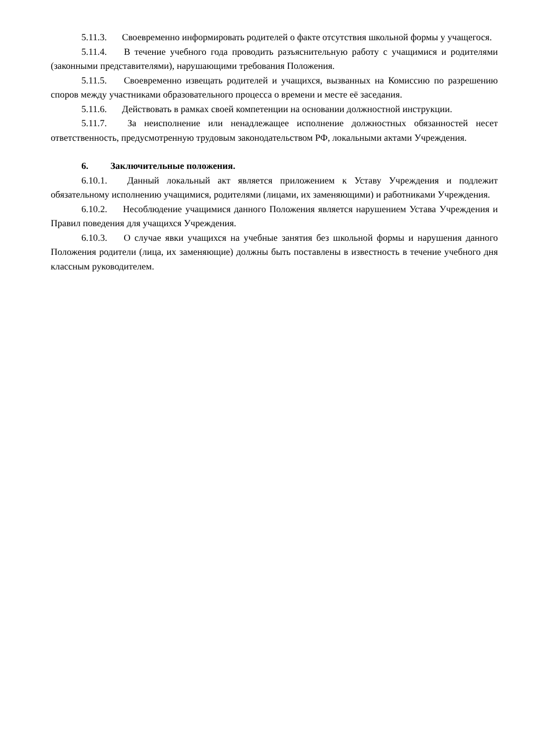5.11.3. Своевременно информировать родителей о факте отсутствия школьной формы у учащегося.
5.11.4. В течение учебного года проводить разъяснительную работу с учащимися и родителями (законными представителями), нарушающими требования Положения.
5.11.5. Своевременно извещать родителей и учащихся, вызванных на Комиссию по разрешению споров между участниками образовательного процесса о времени и месте её заседания.
5.11.6. Действовать в рамках своей компетенции на основании должностной инструкции.
5.11.7. За неисполнение или ненадлежащее исполнение должностных обязанностей несет ответственность, предусмотренную трудовым законодательством РФ, локальными актами Учреждения.
6. Заключительные положения.
6.10.1. Данный локальный акт является приложением к Уставу Учреждения и подлежит обязательному исполнению учащимися, родителями (лицами, их заменяющими) и работниками Учреждения.
6.10.2. Несоблюдение учащимися данного Положения является нарушением Устава Учреждения и Правил поведения для учащихся Учреждения.
6.10.3. О случае явки учащихся на учебные занятия без школьной формы и нарушения данного Положения родители (лица, их заменяющие) должны быть поставлены в известность в течение учебного дня классным руководителем.